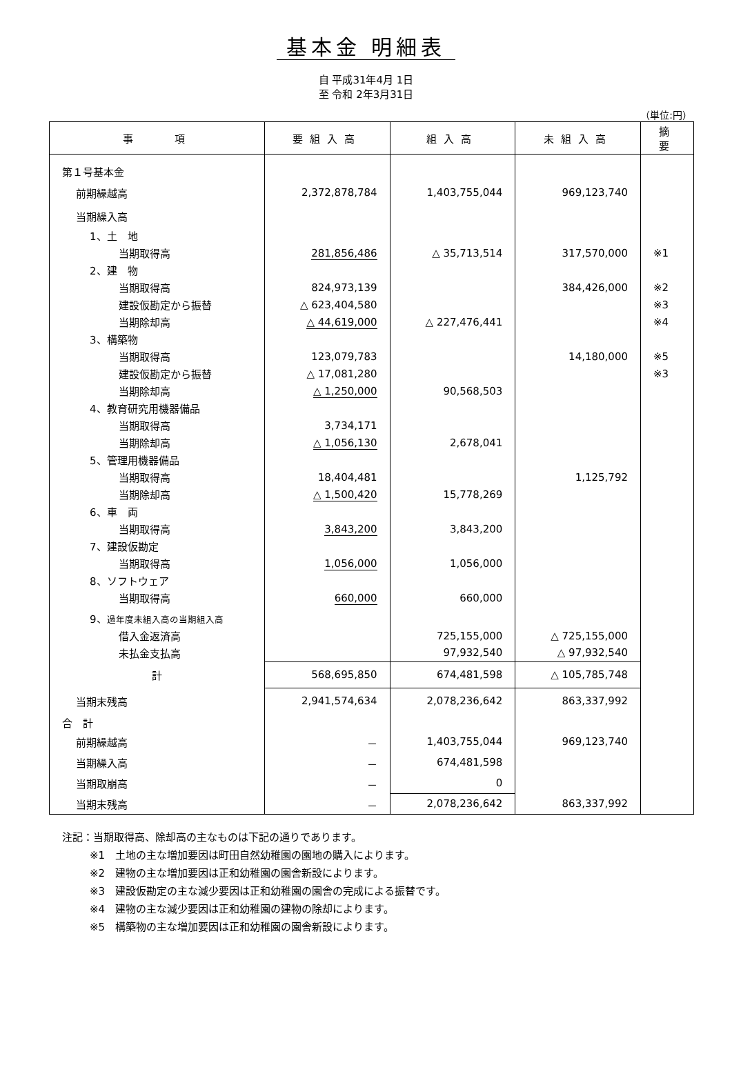基本金 明細表
自 平成31年4月 1日
至 令和 2年3月31日
（単位:円）
| 事 項 | 要組入高 | 組入高 | 未組入高 | 摘要 |
| --- | --- | --- | --- | --- |
| 第１号基本金 | | | | |
| 前期繰越高 | 2,372,878,784 | 1,403,755,044 | 969,123,740 | |
| 当期繰入高 | | | | |
| 1、土 地 | | | | |
| 当期取得高 | 281,856,486 | △ 35,713,514 | 317,570,000 | ※1 |
| 2、建 物 | | | | |
| 当期取得高 | 824,973,139 | | 384,426,000 | ※2 |
| 建設仮勘定から振替 | △ 623,404,580 | | | ※3 |
| 当期除却高 | △ 44,619,000 | △ 227,476,441 | | ※4 |
| 3、構築物 | | | | |
| 当期取得高 | 123,079,783 | | 14,180,000 | ※5 |
| 建設仮勘定から振替 | △ 17,081,280 | | | ※3 |
| 当期除却高 | △ 1,250,000 | 90,568,503 | | |
| 4、教育研究用機器備品 | | | | |
| 当期取得高 | 3,734,171 | | | |
| 当期除却高 | △ 1,056,130 | 2,678,041 | | |
| 5、管理用機器備品 | | | | |
| 当期取得高 | 18,404,481 | | 1,125,792 | |
| 当期除却高 | △ 1,500,420 | 15,778,269 | | |
| 6、車 両 | | | | |
| 当期取得高 | 3,843,200 | 3,843,200 | | |
| 7、建設仮勘定 | | | | |
| 当期取得高 | 1,056,000 | 1,056,000 | | |
| 8、ソフトウェア | | | | |
| 当期取得高 | 660,000 | 660,000 | | |
| 9、 過年度未組入高の当期組入高 | | | | |
| 借入金返済高 | | 725,155,000 | △ 725,155,000 | |
| 未払金支払高 | | 97,932,540 | △ 97,932,540 | |
| 計 | 568,695,850 | 674,481,598 | △ 105,785,748 | |
| 当期末残高 | 2,941,574,634 | 2,078,236,642 | 863,337,992 | |
| 合 計 | | | | |
| 前期繰越高 | － | 1,403,755,044 | 969,123,740 | |
| 当期繰入高 | － | 674,481,598 | | |
| 当期取崩高 | － | 0 | | |
| 当期末残高 | － | 2,078,236,642 | 863,337,992 | |
注記：当期取得高、除却高の主なものは下記の通りであります。
※1　土地の主な増加要因は町田自然幼稚園の園地の購入によります。
※2　建物の主な増加要因は正和幼稚園の園舎新設によります。
※3　建設仮勘定の主な減少要因は正和幼稚園の園舎の完成による振替です。
※4　建物の主な減少要因は正和幼稚園の建物の除却によります。
※5　構築物の主な増加要因は正和幼稚園の園舎新設によります。